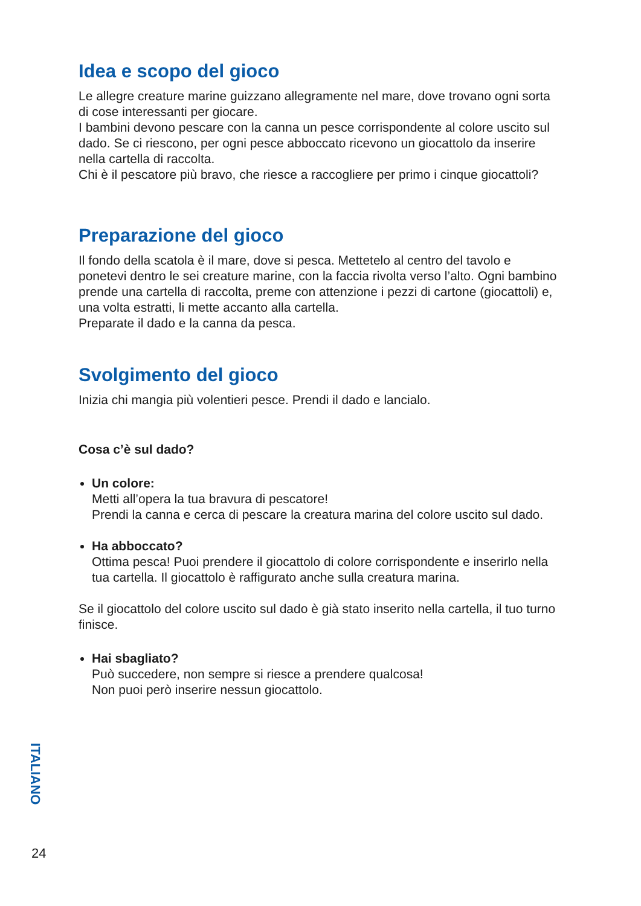Idea e scopo del gioco
Le allegre creature marine guizzano allegramente nel mare, dove trovano ogni sorta di cose interessanti per giocare.
I bambini devono pescare con la canna un pesce corrispondente al colore uscito sul dado. Se ci riescono, per ogni pesce abboccato ricevono un giocattolo da inserire nella cartella di raccolta.
Chi è il pescatore più bravo, che riesce a raccogliere per primo i cinque giocattoli?
Preparazione del gioco
Il fondo della scatola è il mare, dove si pesca. Mettetelo al centro del tavolo e ponetevi dentro le sei creature marine, con la faccia rivolta verso l’alto. Ogni bambino prende una cartella di raccolta, preme con attenzione i pezzi di cartone (giocattoli) e, una volta estratti, li mette accanto alla cartella.
Preparate il dado e la canna da pesca.
Svolgimento del gioco
Inizia chi mangia più volentieri pesce. Prendi il dado e lancialo.
Cosa c’è sul dado?
Un colore:
Metti all’opera la tua bravura di pescatore!
Prendi la canna e cerca di pescare la creatura marina del colore uscito sul dado.
Ha abboccato?
Ottima pesca! Puoi prendere il giocattolo di colore corrispondente e inserirlo nella tua cartella. Il giocattolo è raffigurato anche sulla creatura marina.
Se il giocattolo del colore uscito sul dado è già stato inserito nella cartella, il tuo turno finisce.
Hai sbagliato?
Può succedere, non sempre si riesce a prendere qualcosa!
Non puoi però inserire nessun giocattolo.
ITALIANO
24